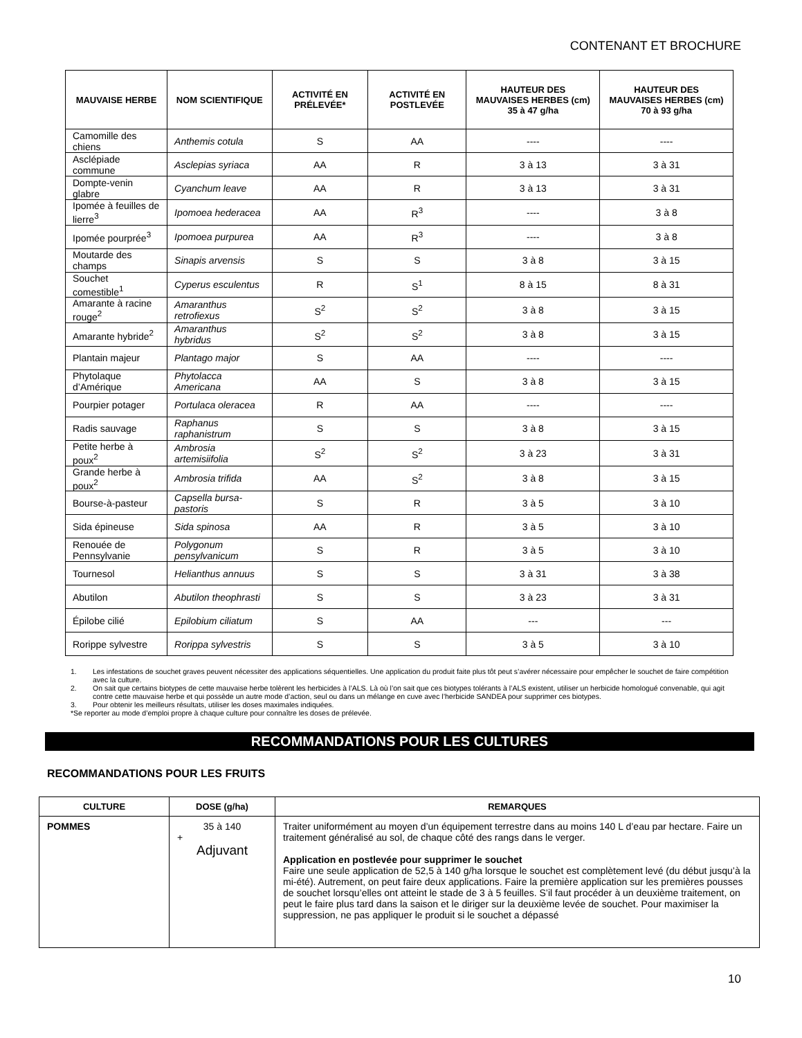CONTENANT ET BROCHURE
| MAUVAISE HERBE | NOM SCIENTIFIQUE | ACTIVITÉ EN PRÉLEVÉE* | ACTIVITÉ EN POSTLEVÉE | HAUTEUR DES MAUVAISES HERBES (cm) 35 à 47 g/ha | HAUTEUR DES MAUVAISES HERBES (cm) 70 à 93 g/ha |
| --- | --- | --- | --- | --- | --- |
| Camomille des chiens | Anthemis cotula | S | AA | ---- | ---- |
| Asclépiade commune | Asclepias syriaca | AA | R | 3 à 13 | 3 à 31 |
| Dompte-venin glabre | Cyanchum leave | AA | R | 3 à 13 | 3 à 31 |
| Ipomée à feuilles de lierre<sup>3</sup> | Ipomoea hederacea | AA | R<sup>3</sup> | ---- | 3 à 8 |
| Ipomée pourprée<sup>3</sup> | Ipomoea purpurea | AA | R<sup>3</sup> | ---- | 3 à 8 |
| Moutarde des champs | Sinapis arvensis | S | S | 3 à 8 | 3 à 15 |
| Souchet comestible<sup>1</sup> | Cyperus esculentus | R | S<sup>1</sup> | 8 à 15 | 8 à 31 |
| Amarante à racine rouge<sup>2</sup> | Amaranthus retrofiexus | S<sup>2</sup> | S<sup>2</sup> | 3 à 8 | 3 à 15 |
| Amarante hybride<sup>2</sup> | Amaranthus hybridus | S<sup>2</sup> | S<sup>2</sup> | 3 à 8 | 3 à 15 |
| Plantain majeur | Plantago major | S | AA | ---- | ---- |
| Phytolaque d’Amérique | Phytolacca Americana | AA | S | 3 à 8 | 3 à 15 |
| Pourpier potager | Portulaca oleracea | R | AA | ---- | ---- |
| Radis sauvage | Raphanus raphanistrum | S | S | 3 à 8 | 3 à 15 |
| Petite herbe à poux<sup>2</sup> | Ambrosia artemisiifolia | S<sup>2</sup> | S<sup>2</sup> | 3 à 23 | 3 à 31 |
| Grande herbe à poux<sup>2</sup> | Ambrosia trifida | AA | S<sup>2</sup> | 3 à 8 | 3 à 15 |
| Bourse-à-pasteur | Capsella bursa-pastoris | S | R | 3 à 5 | 3 à 10 |
| Sida épineuse | Sida spinosa | AA | R | 3 à 5 | 3 à 10 |
| Renouée de Pennsylvanie | Polygonum pensylvanicum | S | R | 3 à 5 | 3 à 10 |
| Tournesol | Helianthus annuus | S | S | 3 à 31 | 3 à 38 |
| Abutilon | Abutilon theophrasti | S | S | 3 à 23 | 3 à 31 |
| Épilobe cilié | Epilobium ciliatum | S | AA | --- | --- |
| Rorippe sylvestre | Rorippa sylvestris | S | S | 3 à 5 | 3 à 10 |
1. Les infestations de souchet graves peuvent nécessiter des applications séquentielles. Une application du produit faite plus tôt peut s’avérer nécessaire pour empêcher le souchet de faire compétition avec la culture.
2. On sait que certains biotypes de cette mauvaise herbe tolèrent les herbicides à l’ALS. Là où l’on sait que ces biotypes tolérants à l’ALS existent, utiliser un herbicide homologué convenable, qui agit contre cette mauvaise herbe et qui possède un autre mode d’action, seul ou dans un mélange en cuve avec l’herbicide SANDEA pour supprimer ces biotypes.
3. Pour obtenir les meilleurs résultats, utiliser les doses maximales indiquées.
*Se reporter au mode d’emploi propre à chaque culture pour connaître les doses de prélevée.
RECOMMANDATIONS POUR LES CULTURES
RECOMMANDATIONS POUR LES FRUITS
| CULTURE | DOSE (g/ha) | REMARQUES |
| --- | --- | --- |
| POMMES | 35 à 140 + Adjuvant | Traiter uniformément au moyen d’un équipement terrestre dans au moins 140 L d’eau par hectare. Faire un traitement généralisé au sol, de chaque côté des rangs dans le verger. Application en postlevée pour supprimer le souchet Faire une seule application de 52,5 à 140 g/ha lorsque le souchet est complètement levé (du début jusqu’à la mi-été). Autrement, on peut faire deux applications. Faire la première application sur les premières pousses de souchet lorsqu’elles ont atteint le stade de 3 à 5 feuilles. S’il faut procéder à un deuxième traitement, on peut le faire plus tard dans la saison et le diriger sur la deuxième levée de souchet. Pour maximiser la suppression, ne pas appliquer le produit si le souchet a dépassé |
10